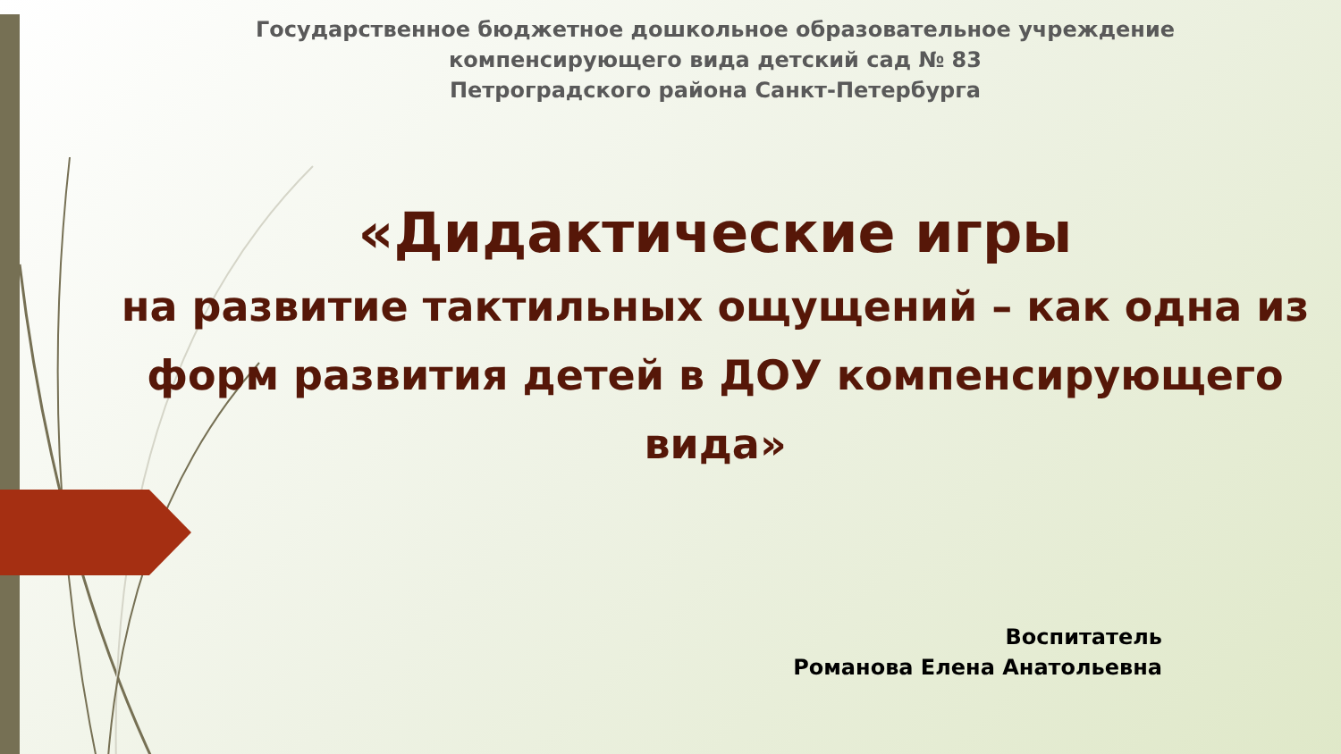Государственное бюджетное дошкольное образовательное учреждение
компенсирующего вида детский сад № 83
Петроградского района Санкт-Петербурга
«Дидактические игры
на развитие тактильных ощущений – как одна из форм развития детей в ДОУ компенсирующего вида»
Воспитатель
Романова Елена Анатольевна